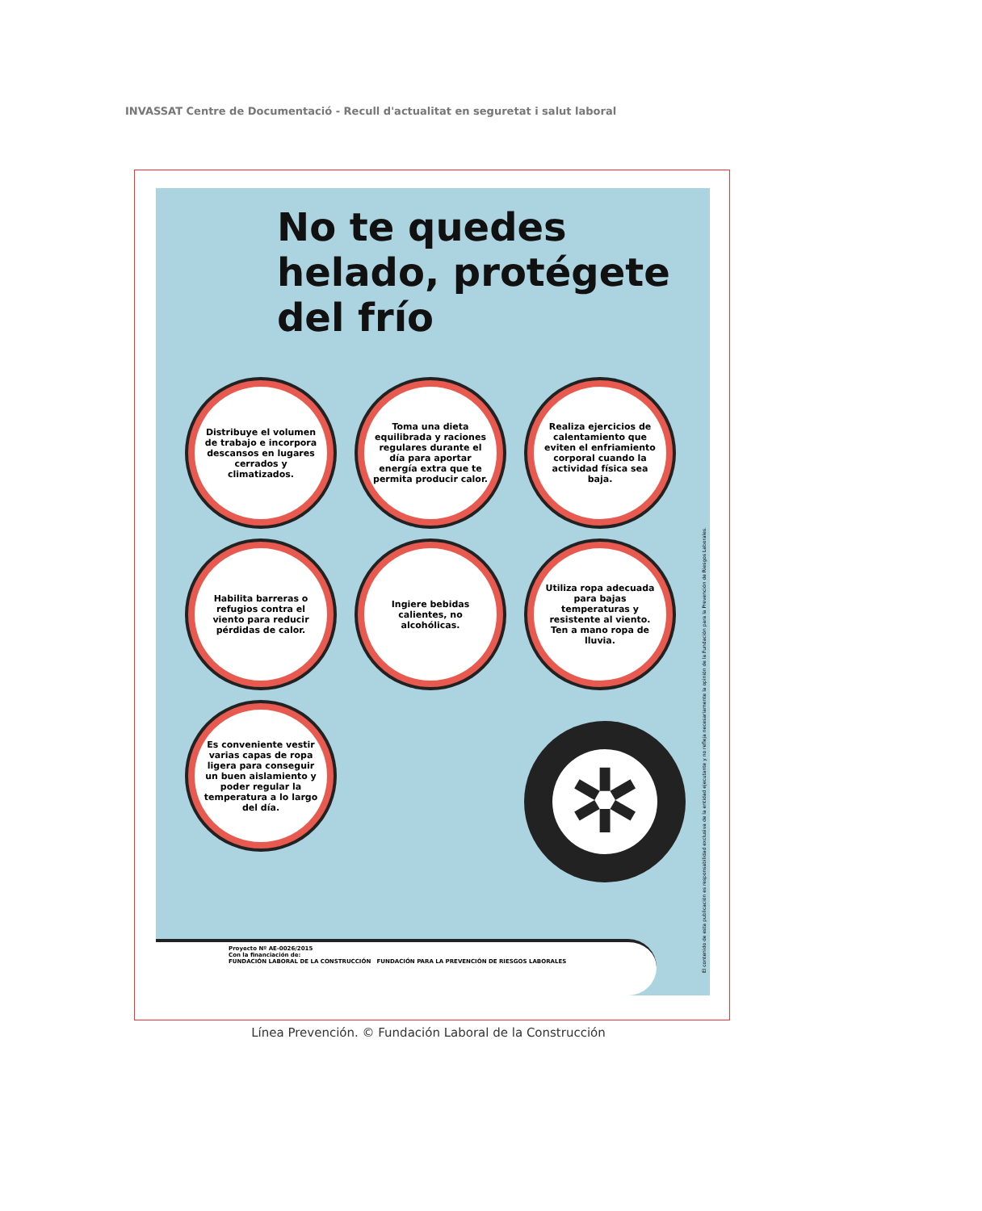INVASSAT Centre de Documentació - Recull d'actualitat en seguretat i salut laboral
No te quedes helado, protégete del frío
Distribuye el volumen de trabajo e incorpora descansos en lugares cerrados y climatizados.
Toma una dieta equilibrada y raciones regulares durante el día para aportar energía extra que te permita producir calor.
Realiza ejercicios de calentamiento que eviten el enfriamiento corporal cuando la actividad física sea baja.
Habilita barreras o refugios contra el viento para reducir pérdidas de calor.
Ingiere bebidas calientes, no alcohólicas.
Utiliza ropa adecuada para bajas temperaturas y resistente al viento. Ten a mano ropa de lluvia.
Es conveniente vestir varias capas de ropa ligera para conseguir un buen aislamiento y poder regular la temperatura a lo largo del día.
✲
El contenido de esta publicación es responsabilidad exclusiva de la entidad ejecutante y no refleja necesariamente la opinión de la Fundación para la Prevención de Riesgos Laborales.
Proyecto Nº AE-0026/2015
Con la financiación de:
FUNDACIÓN LABORAL DE LA CONSTRUCCIÓN FUNDACIÓN PARA LA PREVENCIÓN DE RIESGOS LABORALES
Línea Prevención. © Fundación Laboral de la Construcción